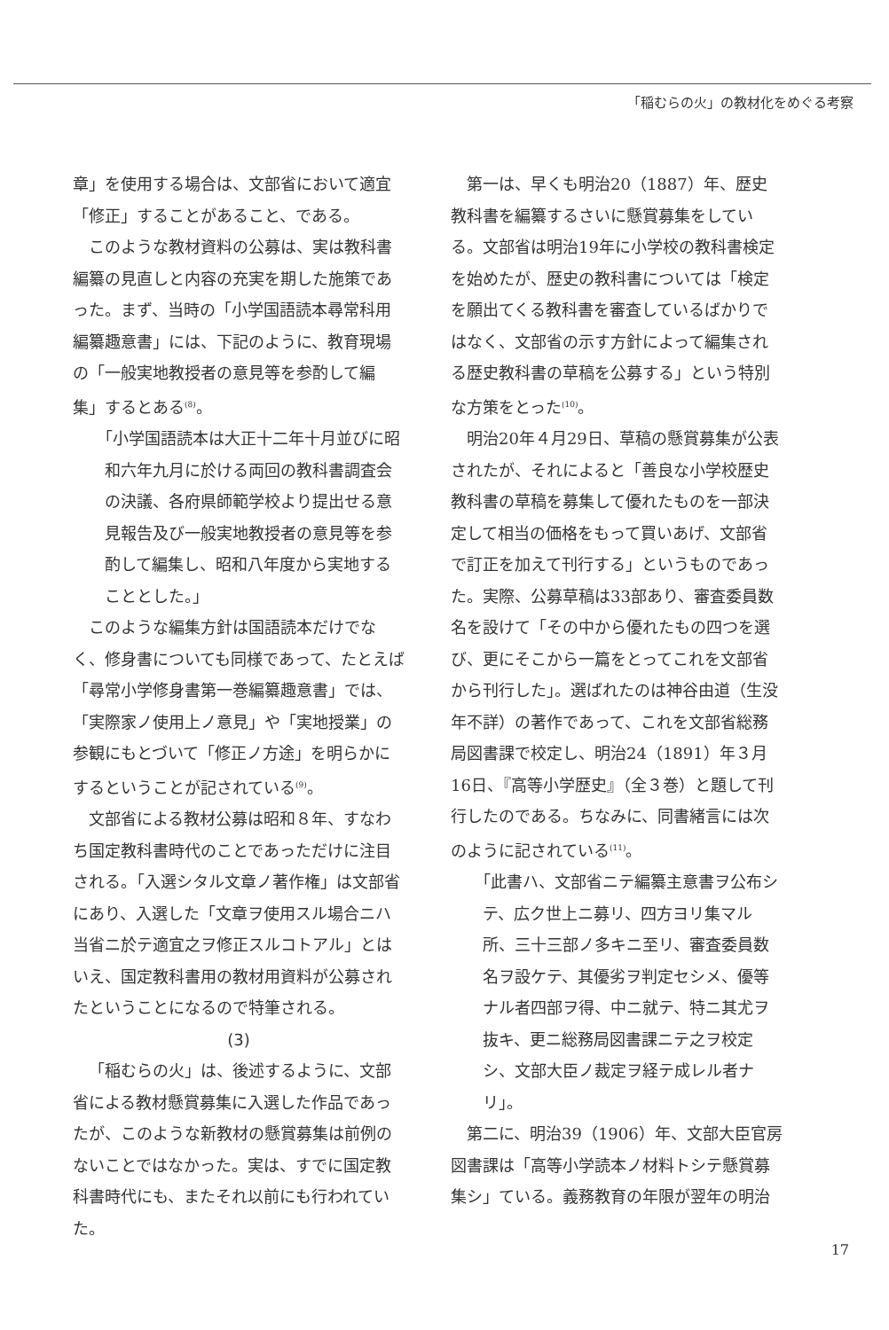「稲むらの火」の教材化をめぐる考察
章」を使用する場合は、文部省において適宜「修正」することがあること、である。
このような教材資料の公募は、実は教科書編纂の見直しと内容の充実を期した施策であった。まず、当時の「小学国語読本尋常科用編纂趣意書」には、下記のように、教育現場の「一般実地教授者の意見等を参酌して編集」するとある<sup>(8)</sup>。
「小学国語読本は大正十二年十月並びに昭和六年九月に於ける両回の教科書調査会の決議、各府県師範学校より提出せる意見報告及び一般実地教授者の意見等を参酌して編集し、昭和八年度から実地することとした。」
このような編集方針は国語読本だけでなく、修身書についても同様であって、たとえば「尋常小学修身書第一巻編纂趣意書」では、「実際家ノ使用上ノ意見」や「実地授業」の参観にもとづいて「修正ノ方途」を明らかにするということが記されている<sup>(9)</sup>。
文部省による教材公募は昭和８年、すなわち国定教科書時代のことであっただけに注目される。「入選シタル文章ノ著作権」は文部省にあり、入選した「文章ヲ使用スル場合ニハ当省ニ於テ適宜之ヲ修正スルコトアル」とはいえ、国定教科書用の教材用資料が公募されたということになるので特筆される。
(3)
「稲むらの火」は、後述するように、文部省による教材懸賞募集に入選した作品であったが、このような新教材の懸賞募集は前例のないことではなかった。実は、すでに国定教科書時代にも、またそれ以前にも行われていた。
第一は、早くも明治20（1887）年、歴史教科書を編纂するさいに懸賞募集をしている。文部省は明治19年に小学校の教科書検定を始めたが、歴史の教科書については「検定を願出てくる教科書を審査しているばかりではなく、文部省の示す方針によって編集される歴史教科書の草稿を公募する」という特別な方策をとった<sup>(10)</sup>。
明治20年４月29日、草稿の懸賞募集が公表されたが、それによると「善良な小学校歴史教科書の草稿を募集して優れたものを一部決定して相当の価格をもって買いあげ、文部省で訂正を加えて刊行する」というものであった。実際、公募草稿は33部あり、審査委員数名を設けて「その中から優れたもの四つを選び、更にそこから一篇をとってこれを文部省から刊行した」。選ばれたのは神谷由道（生没年不詳）の著作であって、これを文部省総務局図書課で校定し、明治24（1891）年３月16日、『高等小学歴史』（全３巻）と題して刊行したのである。ちなみに、同書緒言には次のように記されている<sup>(11)</sup>。
「此書ハ、文部省ニテ編纂主意書ヲ公布シテ、広ク世上ニ募リ、四方ヨリ集マル所、三十三部ノ多キニ至リ、審査委員数名ヲ設ケテ、其優劣ヲ判定セシメ、優等ナル者四部ヲ得、中ニ就テ、特ニ其尤ヲ抜キ、更ニ総務局図書課ニテ之ヲ校定シ、文部大臣ノ裁定ヲ経テ成レル者ナリ」。
第二に、明治39（1906）年、文部大臣官房図書課は「高等小学読本ノ材料トシテ懸賞募集シ」ている。義務教育の年限が翌年の明治
17